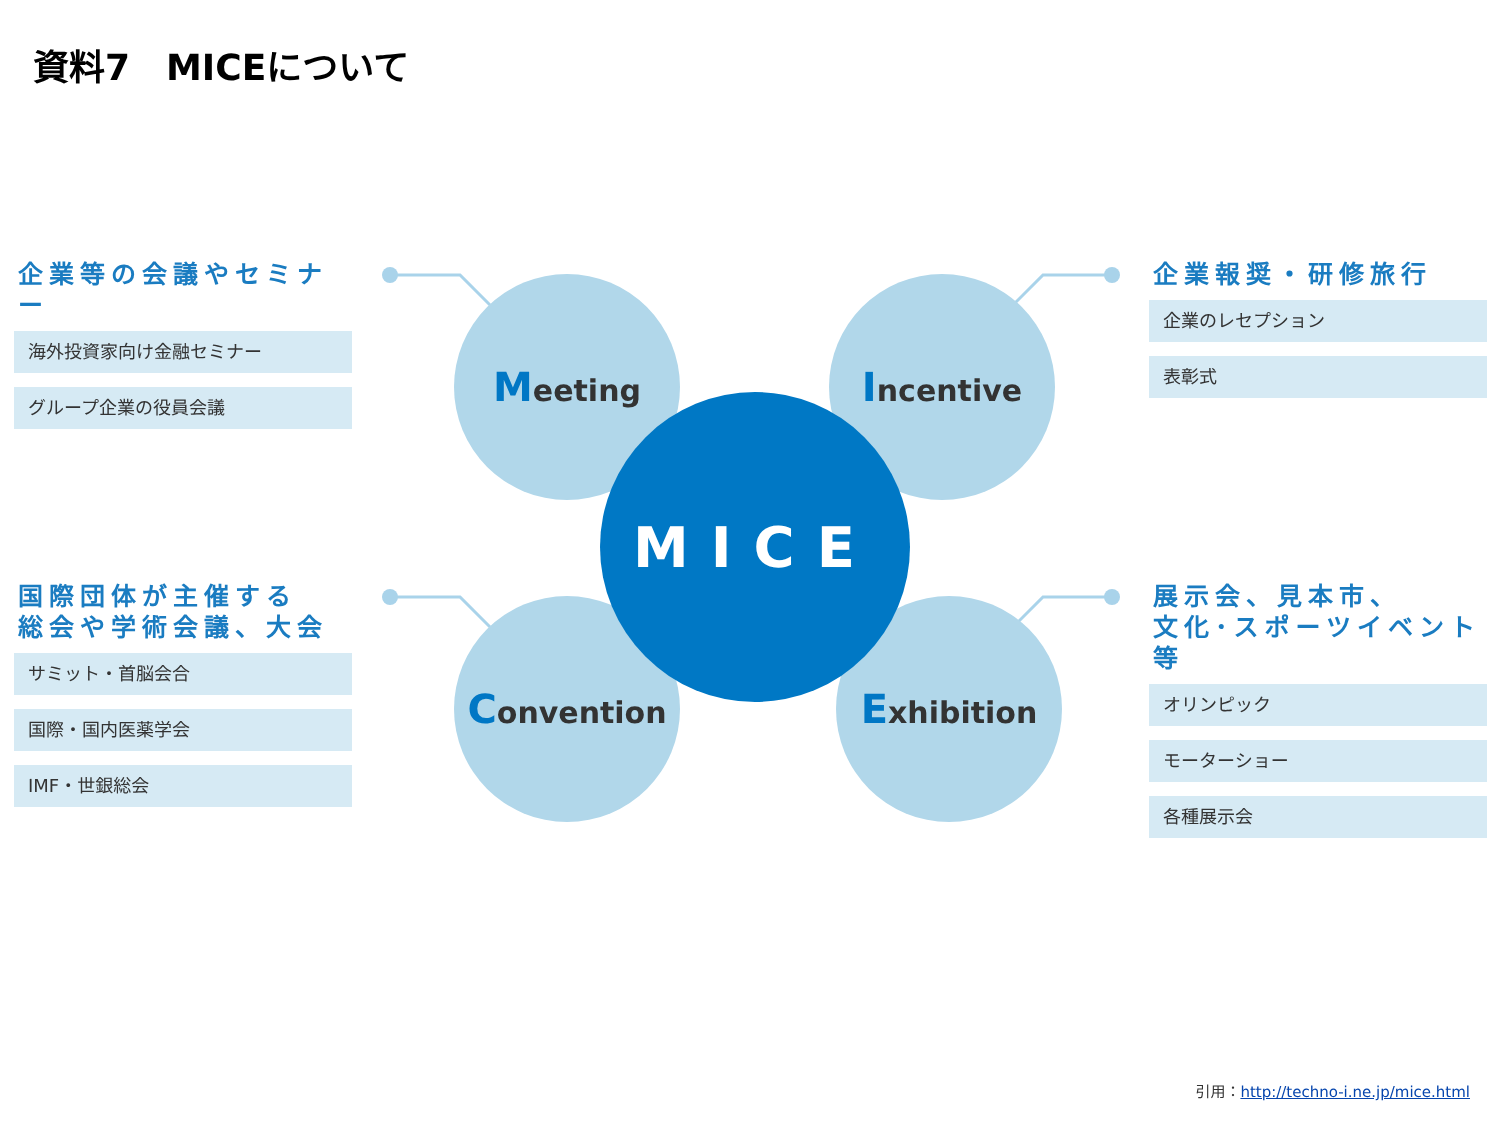資料7　MICEについて
Meeting Incentive
Convention Exhibition
MICE
企業等の会議やセミナー
海外投資家向け金融セミナー
グループ企業の役員会議
企業報奨・研修旅行
企業のレセプション
表彰式
国際団体が主催する
総会や学術会議、大会
サミット・首脳会合
国際・国内医薬学会
IMF・世銀総会
展示会、見本市、
文化･スポーツイベント等
オリンピック
モーターショー
各種展示会
引用：http://techno-i.ne.jp/mice.html